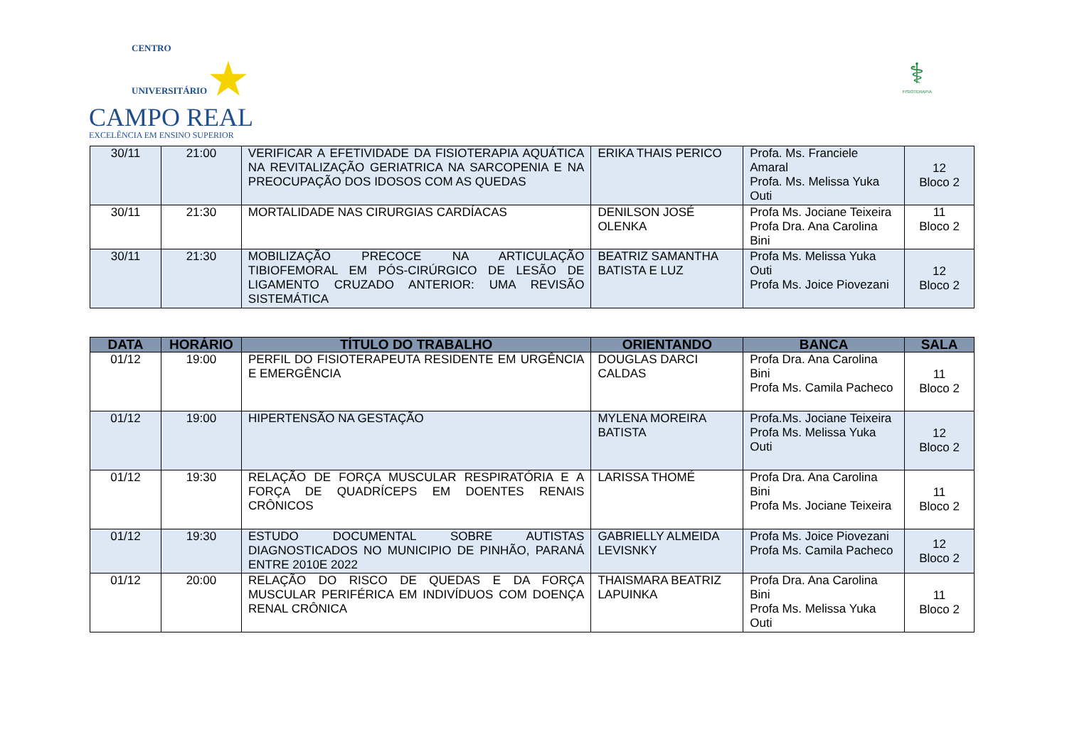CENTRO
UNIVERSITÁRIO ★
CAMPO REAL
EXCELÊNCIA EM ENSINO SUPERIOR
⚕
FISIOTERAPIA
| 30/11 | 21:00 | VERIFICAR A EFETIVIDADE DA FISIOTERAPIA AQUÁTICA NA REVITALIZAÇÃO GERIATRICA NA SARCOPENIA E NA PREOCUPAÇÃO DOS IDOSOS COM AS QUEDAS | ERIKA THAIS PERICO | Profa. Ms. Franciele Amaral Profa. Ms. Melissa Yuka Outi | 12 Bloco 2 |
| 30/11 | 21:30 | MORTALIDADE NAS CIRURGIAS CARDÍACAS | DENILSON JOSÉ OLENKA | Profa Ms. Jociane Teixeira Profa Dra. Ana Carolina Bini | 11 Bloco 2 |
| 30/11 | 21:30 | MOBILIZAÇÃO PRECOCE NA ARTICULAÇÃO TIBIOFEMORAL EM PÓS-CIRÚRGICO DE LESÃO DE LIGAMENTO CRUZADO ANTERIOR: UMA REVISÃO SISTEMÁTICA | BEATRIZ SAMANTHA BATISTA E LUZ | Profa Ms. Melissa Yuka Outi Profa Ms. Joice Piovezani | 12 Bloco 2 |
| DATA | HORÁRIO | TÍTULO DO TRABALHO | ORIENTANDO | BANCA | SALA |
| --- | --- | --- | --- | --- | --- |
| 01/12 | 19:00 | PERFIL DO FISIOTERAPEUTA RESIDENTE EM URGÊNCIA E EMERGÊNCIA | DOUGLAS DARCI CALDAS | Profa Dra. Ana Carolina Bini Profa Ms. Camila Pacheco | 11 Bloco 2 |
| 01/12 | 19:00 | HIPERTENSÃO NA GESTAÇÃO | MYLENA MOREIRA BATISTA | Profa.Ms. Jociane Teixeira Profa Ms. Melissa Yuka Outi | 12 Bloco 2 |
| 01/12 | 19:30 | RELAÇÃO DE FORÇA MUSCULAR RESPIRATÓRIA E A FORÇA DE QUADRÍCEPS EM DOENTES RENAIS CRÔNICOS | LARISSA THOMÉ | Profa Dra. Ana Carolina Bini Profa Ms. Jociane Teixeira | 11 Bloco 2 |
| 01/12 | 19:30 | ESTUDO DOCUMENTAL SOBRE AUTISTAS DIAGNOSTICADOS NO MUNICIPIO DE PINHÃO, PARANÁ ENTRE 2010E 2022 | GABRIELLY ALMEIDA LEVISNKY | Profa Ms. Joice Piovezani Profa Ms. Camila Pacheco | 12 Bloco 2 |
| 01/12 | 20:00 | RELAÇÃO DO RISCO DE QUEDAS E DA FORÇA MUSCULAR PERIFÉRICA EM INDIVÍDUOS COM DOENÇA RENAL CRÔNICA | THAISMARA BEATRIZ LAPUINKA | Profa Dra. Ana Carolina Bini Profa Ms. Melissa Yuka Outi | 11 Bloco 2 |